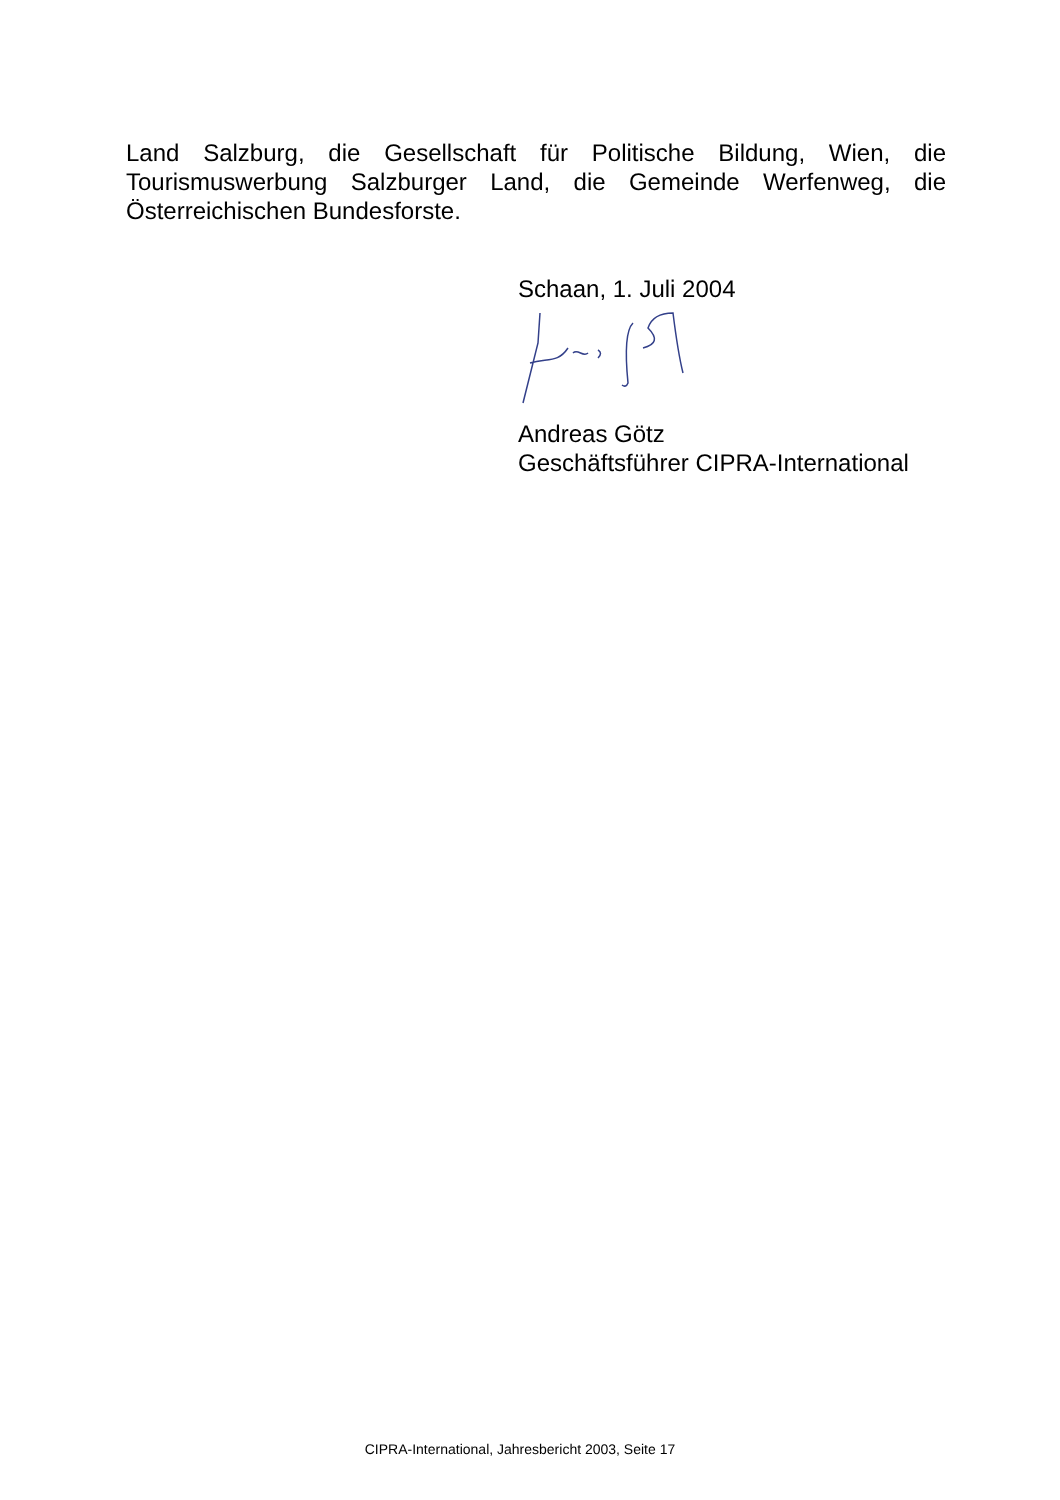Land Salzburg, die Gesellschaft für Politische Bildung, Wien, die Tourismuswerbung Salzburger Land, die Gemeinde Werfenweg, die Österreichischen Bundesforste.
Schaan, 1. Juli 2004
Andreas Götz
Geschäftsführer CIPRA-International
CIPRA-International, Jahresbericht 2003, Seite 17